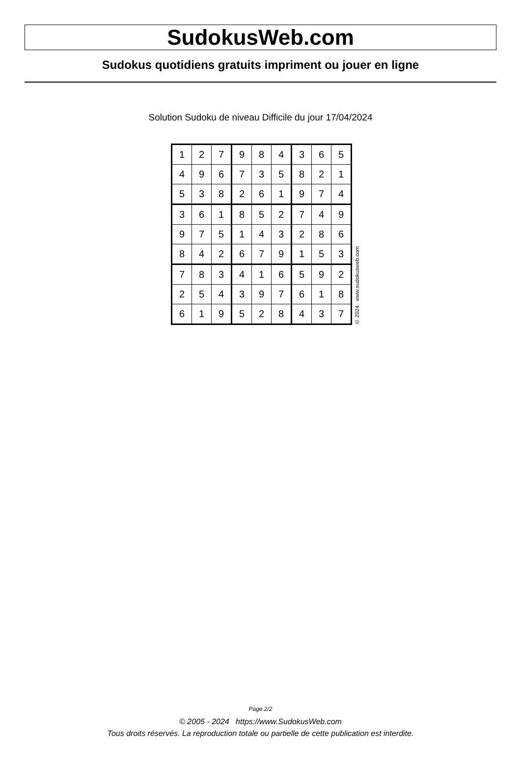SudokusWeb.com
Sudokus quotidiens gratuits impriment ou jouer en ligne
Solution Sudoku de niveau Difficile du jour 17/04/2024
| 1 | 2 | 7 | 9 | 8 | 4 | 3 | 6 | 5 |
| 4 | 9 | 6 | 7 | 3 | 5 | 8 | 2 | 1 |
| 5 | 3 | 8 | 2 | 6 | 1 | 9 | 7 | 4 |
| 3 | 6 | 1 | 8 | 5 | 2 | 7 | 4 | 9 |
| 9 | 7 | 5 | 1 | 4 | 3 | 2 | 8 | 6 |
| 8 | 4 | 2 | 6 | 7 | 9 | 1 | 5 | 3 |
| 7 | 8 | 3 | 4 | 1 | 6 | 5 | 9 | 2 |
| 2 | 5 | 4 | 3 | 9 | 7 | 6 | 1 | 8 |
| 6 | 1 | 9 | 5 | 2 | 8 | 4 | 3 | 7 |
© 2024 www.sudokusweb.com
Page 2/2
© 2005 - 2024 https://www.SudokusWeb.com
Tous droits réservés. La reproduction totale ou partielle de cette publication est interdite.